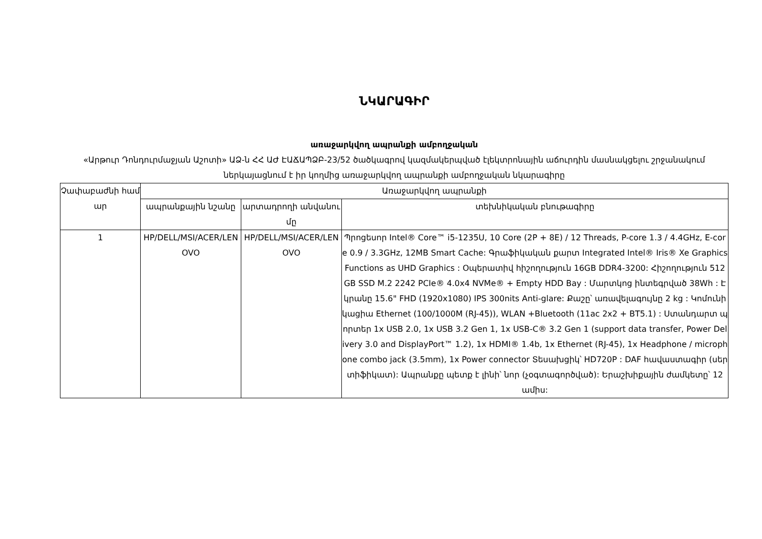ՆԿԱՐԱԳԻՐ
առաջարկվող ապրանքի ամբողջական
«Արթուր Դոնդուրմաջյան Աշոտի» ԱՁ-ն ՀՀ ԱԺ ԷԱՃԱՊՁԲ-23/52 ծածկագրով կազմակերպված էլեկտրոնային աճուրդին մասնակցելու շրջանակում ներկայացնում է իր կողմից առաջարկվող ապրանքի ամբողջական նկարագիրը
| Չափաբաժնի համար | Առաջարկվող ապրանքի | | |
| --- | --- | --- | --- |
| | ապրանքային նշանը | արտադրողի անվանումը | տեխնիկական բնութագիրը |
| 1 | HP/DELL/MSI/ACER/LENOVO | HP/DELL/MSI/ACER/LENOVO | Պրոցեսոր Intel® Core™ i5-1235U, 10 Core (2P + 8E) / 12 Threads, P-core 1.3 / 4.4GHz, E-core 0.9 / 3.3GHz, 12MB Smart Cache: Գրաֆիկական քարտ Integrated Intel® Iris® Xe Graphics Functions as UHD Graphics : Օպերատիվ հիշողություն 16GB DDR4-3200: Հիշողություն 512GB SSD M.2 2242 PCIe® 4.0x4 NVMe® + Empty HDD Bay : Մարտկոց ինտեգրված 38Wh : Էկրանը 15.6" FHD (1920x1080) IPS 300nits Anti-glare: Քաշը՝ առավելագույնը 2 kg : Կոմունիկացիա Ethernet (100/1000M (RJ-45)), WLAN +Bluetooth (11ac 2x2 + BT5.1) : Ստանդարտ պորտեր 1x USB 2.0, 1x USB 3.2 Gen 1, 1x USB-C® 3.2 Gen 1 (support data transfer, Power Delivery 3.0 and DisplayPort™ 1.2), 1x HDMI® 1.4b, 1x Ethernet (RJ-45), 1x Headphone / microphone combo jack (3.5mm), 1x Power connector Տեսախցիկ՝ HD720P : DAF հավաստագիր (սերտիֆիկատ): Ապրանքը պետք է լինի՝ նոր (չօգտագործված): Երաշխիքային ժամկետը՝ 12 ամիս: |